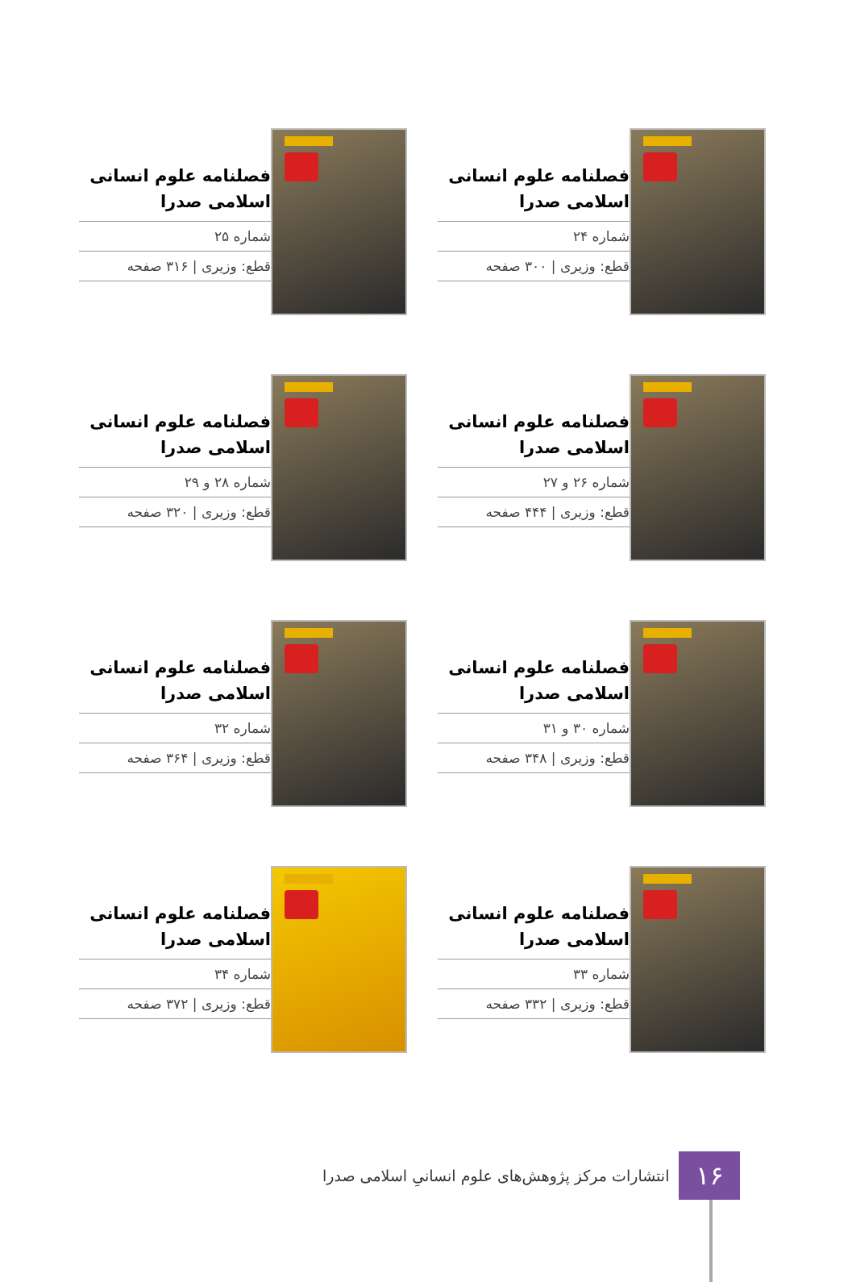فصلنامه علوم انسانی اسلامی صدرا
شماره ۲۴
قطع: وزیری | ۳۰۰ صفحه
فصلنامه علوم انسانی اسلامی صدرا
شماره ۲۵
قطع: وزیری | ۳۱۶ صفحه
فصلنامه علوم انسانی اسلامی صدرا
شماره ۲۶ و ۲۷
قطع: وزیری | ۴۴۴ صفحه
فصلنامه علوم انسانی اسلامی صدرا
شماره ۲۸ و ۲۹
قطع: وزیری | ۳۲۰ صفحه
فصلنامه علوم انسانی اسلامی صدرا
شماره ۳۰ و ۳۱
قطع: وزیری | ۳۴۸ صفحه
فصلنامه علوم انسانی اسلامی صدرا
شماره ۳۲
قطع: وزیری | ۳۶۴ صفحه
فصلنامه علوم انسانی اسلامی صدرا
شماره ۳۳
قطع: وزیری | ۳۳۲ صفحه
فصلنامه علوم انسانی اسلامی صدرا
شماره ۳۴
قطع: وزیری | ۳۷۲ صفحه
۱۶
انتشارات مرکز پژوهش‌های علوم انسانیِ اسلامی صدرا